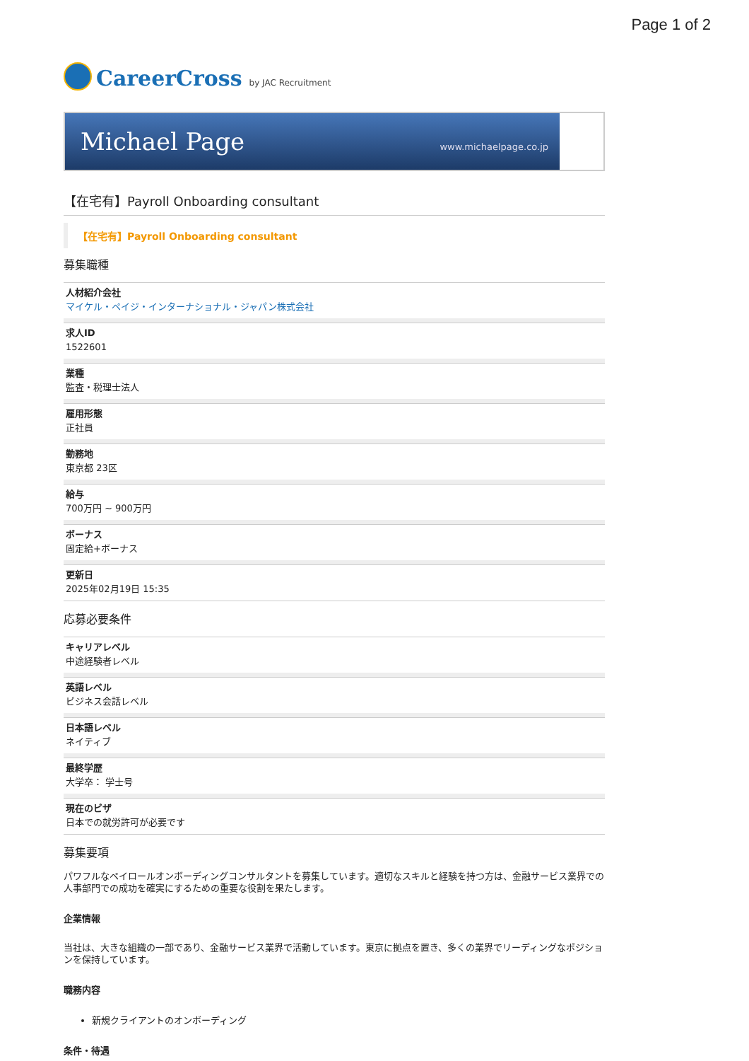Page 1 of 2
CareerCross by JAC Recruitment
Michael Page www.michaelpage.co.jp
【在宅有】Payroll Onboarding consultant
【在宅有】Payroll Onboarding consultant
募集職種
人材紹介会社
マイケル・ペイジ・インターナショナル・ジャパン株式会社
求人ID
1522601
業種
監査・税理士法人
雇用形態
正社員
勤務地
東京都 23区
給与
700万円 ~ 900万円
ボーナス
固定給+ボーナス
更新日
2025年02月19日 15:35
応募必要条件
キャリアレベル
中途経験者レベル
英語レベル
ビジネス会話レベル
日本語レベル
ネイティブ
最終学歴
大学卒： 学士号
現在のビザ
日本での就労許可が必要です
募集要項
パワフルなペイロールオンボーディングコンサルタントを募集しています。適切なスキルと経験を持つ方は、金融サービス業界での人事部門での成功を確実にするための重要な役割を果たします。
企業情報
当社は、大きな組織の一部であり、金融サービス業界で活動しています。東京に拠点を置き、多くの業界でリーディングなポジションを保持しています。
職務内容
新規クライアントのオンボーディング
条件・待遇